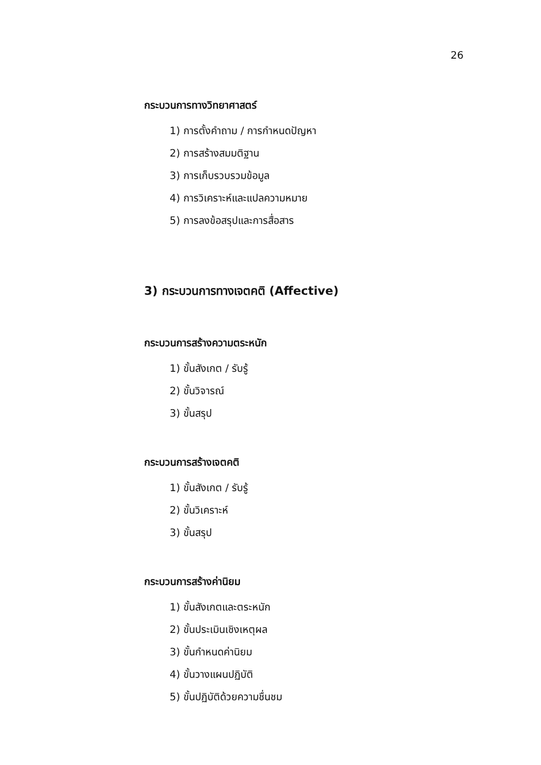26
กระบวนการทางวิทยาศาสตร์
1) การตั้งคำถาม / การกำหนดปัญหา
2) การสร้างสมมติฐาน
3) การเก็บรวบรวมข้อมูล
4) การวิเคราะห์และแปลความหมาย
5) การลงข้อสรุปและการสื่อสาร
3) กระบวนการทางเจตคติ (Affective)
กระบวนการสร้างความตระหนัก
1) ขั้นสังเกต / รับรู้
2) ขั้นวิจารณ์
3) ขั้นสรุป
กระบวนการสร้างเจตคติ
1) ขั้นสังเกต / รับรู้
2) ขั้นวิเคราะห์
3) ขั้นสรุป
กระบวนการสร้างค่านิยม
1) ขั้นสังเกตและตระหนัก
2) ขั้นประเมินเชิงเหตุผล
3) ขั้นกำหนดค่านิยม
4) ขั้นวางแผนปฏิบัติ
5) ขั้นปฏิบัติด้วยความชื่นชม